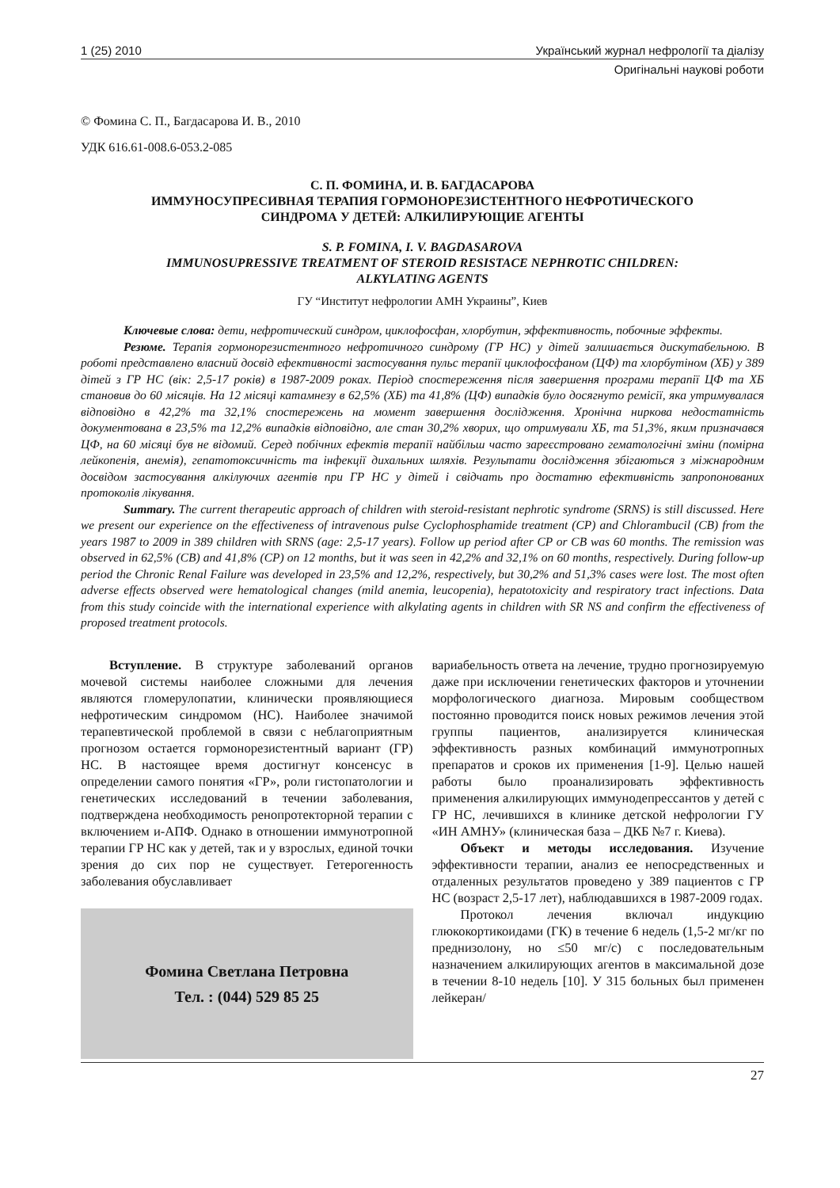1 (25) 2010 Український журнал нефрології та діалізу
Оригінальні наукові роботи
© Фомина С. П., Багдасарова И. В., 2010
УДК 616.61-008.6-053.2-085
С. П. ФОМИНА, И. В. БАГДАСАРОВА
ИММУНОСУПРЕСИВНАЯ ТЕРАПИЯ ГОРМОНОРЕЗИСТЕНТНОГО НЕФРОТИЧЕСКОГО
СИНДРОМА У ДЕТЕЙ: АЛКИЛИРУЮЩИЕ АГЕНТЫ
S. P. FOMINA, I. V. BAGDASAROVA
IMMUNOSUPRESSIVE TREATMENT OF STEROID RESISTACE NEPHROTIC CHILDREN:
ALKYLATING AGENTS
ГУ “Институт нефрологии АМН Украины”, Киев
Ключевые слова: дети, нефротический синдром, циклофосфан, хлорбутин, эффективность, побочные эффекты.
Резюме. Терапія гормонорезистентного нефротичного синдрому (ГР НС) у дітей залишається дискутабельною. В роботі представлено власний досвід ефективності застосування пульс терапії циклофосфаном (ЦФ) та хлорбутіном (ХБ) у 389 дітей з ГР НС (вік: 2,5-17 років) в 1987-2009 роках. Період спостереження після завершення програми терапії ЦФ та ХБ становив до 60 місяців. На 12 місяці катамнезу в 62,5% (ХБ) та 41,8% (ЦФ) випадків було досягнуто ремісії, яка утримувалася відповідно в 42,2% та 32,1% спостережень на момент завершення дослідження. Хронічна ниркова недостатність документована в 23,5% та 12,2% випадків відповідно, але стан 30,2% хворих, що отримували ХБ, та 51,3%, яким призначався ЦФ, на 60 місяці був не відомий. Серед побічних ефектів терапії найбільш часто зареєстровано гематологічні зміни (помірна лейкопенія, анемія), гепатотоксичність та інфекції дихальних шляхів. Результати дослідження збігаються з міжнародним досвідом застосування алкілуючих агентів при ГР НС у дітей і свідчать про достатню ефективність запропонованих протоколів лікування.
Summary. The current therapeutic approach of children with steroid-resistant nephrotic syndrome (SRNS) is still discussed. Here we present our experience on the effectiveness of intravenous pulse Cyclophosphamide treatment (CP) and Chlorambucil (CB) from the years 1987 to 2009 in 389 children with SRNS (age: 2,5-17 years). Follow up period after CP or CB was 60 months. The remission was observed in 62,5% (CB) and 41,8% (CP) on 12 months, but it was seen in 42,2% and 32,1% on 60 months, respectively. During follow-up period the Chronic Renal Failure was developed in 23,5% and 12,2%, respectively, but 30,2% and 51,3% cases were lost. The most often adverse effects observed were hematological changes (mild anemia, leucopenia), hepatotoxicity and respiratory tract infections. Data from this study coincide with the international experience with alkylating agents in children with SR NS and confirm the effectiveness of proposed treatment protocols.
Вступление. В структуре заболеваний органов мочевой системы наиболее сложными для лечения являются гломерулопатии, клинически проявляющиеся нефротическим синдромом (НС). Наиболее значимой терапевтической проблемой в связи с неблагоприятным прогнозом остается гормонорезистентный вариант (ГР) НС. В настоящее время достигнут консенсус в определении самого понятия «ГР», роли гистопатологии и генетических исследований в течении заболевания, подтверждена необходимость ренопротекторной терапии с включением и-АПФ. Однако в отношении иммунотропной терапии ГР НС как у детей, так и у взрослых, единой точки зрения до сих пор не существует. Гетерогенность заболевания обуславливает
Фомина Светлана Петровна
Тел. : (044) 529 85 25
вариабельность ответа на лечение, трудно прогнозируемую даже при исключении генетических факторов и уточнении морфологического диагноза. Мировым сообществом постоянно проводится поиск новых режимов лечения этой группы пациентов, анализируется клиническая эффективность разных комбинаций иммунотропных препаратов и сроков их применения [1-9]. Целью нашей работы было проанализировать эффективность применения алкилирующих иммунодепрессантов у детей с ГР НС, лечившихся в клинике детской нефрологии ГУ «ИН АМНУ» (клиническая база – ДКБ №7 г. Киева).
Объект и методы исследования. Изучение эффективности терапии, анализ ее непосредственных и отдаленных результатов проведено у 389 пациентов с ГР НС (возраст 2,5-17 лет), наблюдавшихся в 1987-2009 годах.
Протокол лечения включал индукцию глюкокортикоидами (ГК) в течение 6 недель (1,5-2 мг/кг по преднизолону, но ≤50 мг/с) с последовательным назначением алкилирующих агентов в максимальной дозе в течении 8-10 недель [10]. У 315 больных был применен лейкеран/
27